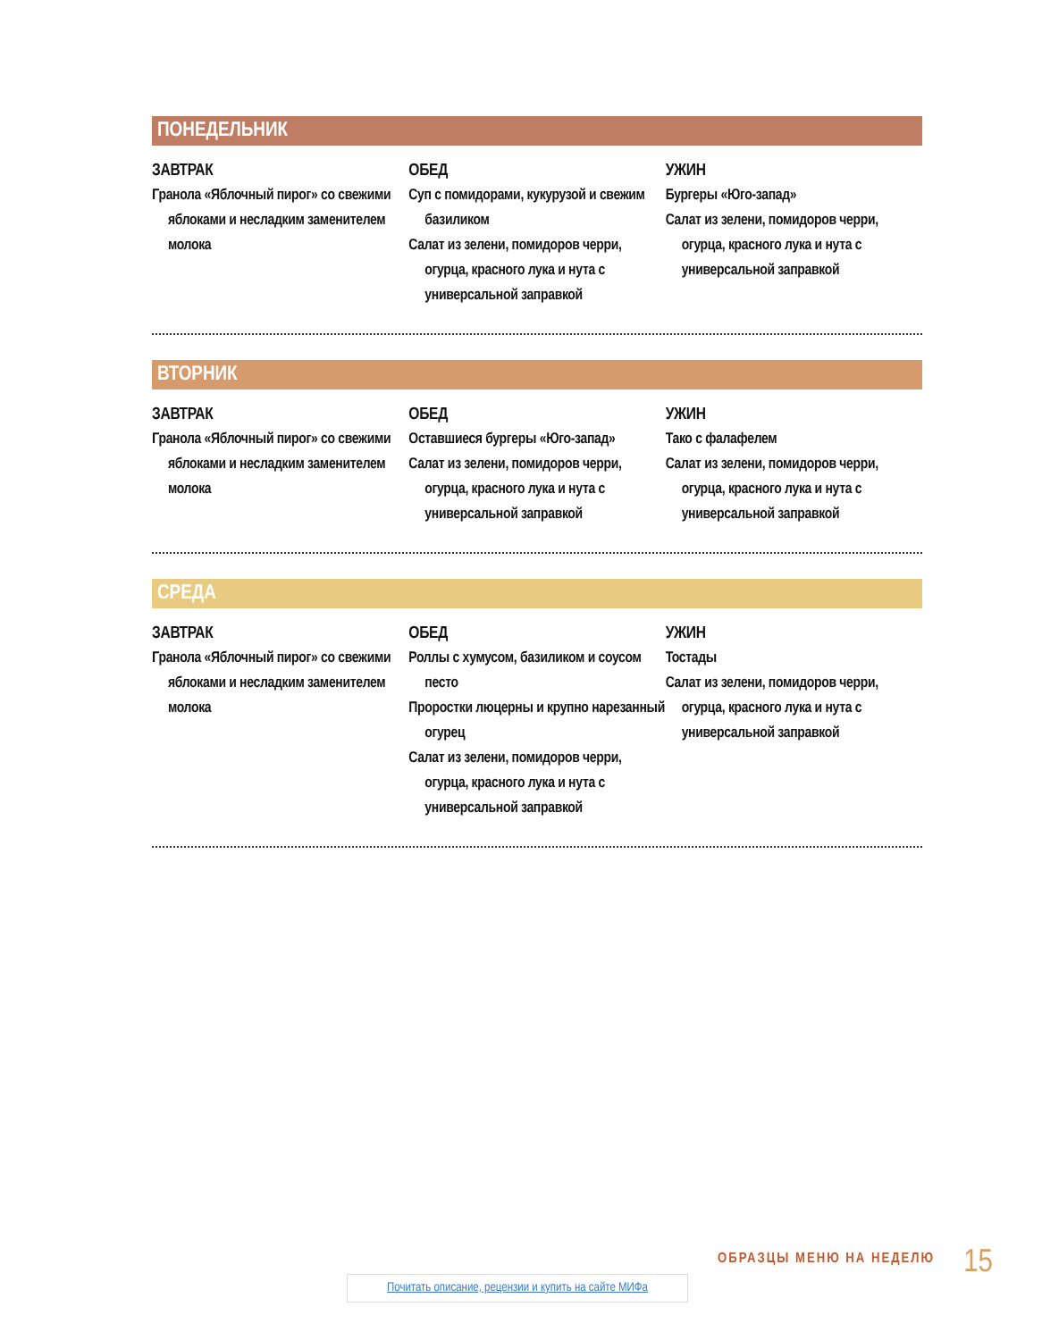ПОНЕДЕЛЬНИК
ЗАВТРАК
Гранола «Яблочный пирог» со свежими яблоками и несладким заменителем молока
ОБЕД
Суп с помидорами, кукурузой и свежим базиликом
Салат из зелени, помидоров черри, огурца, красного лука и нута с универсальной заправкой
УЖИН
Бургеры «Юго-запад»
Салат из зелени, помидоров черри, огурца, красного лука и нута с универсальной заправкой
ВТОРНИК
ЗАВТРАК
Гранола «Яблочный пирог» со свежими яблоками и несладким заменителем молока
ОБЕД
Оставшиеся бургеры «Юго-запад»
Салат из зелени, помидоров черри, огурца, красного лука и нута с универсальной заправкой
УЖИН
Тако с фалафелем
Салат из зелени, помидоров черри, огурца, красного лука и нута с универсальной заправкой
СРЕДА
ЗАВТРАК
Гранола «Яблочный пирог» со свежими яблоками и несладким заменителем молока
ОБЕД
Роллы с хумусом, базиликом и соусом песто
Проростки люцерны и крупно нарезанный огурец
Салат из зелени, помидоров черри, огурца, красного лука и нута с универсальной заправкой
УЖИН
Тостады
Салат из зелени, помидоров черри, огурца, красного лука и нута с универсальной заправкой
ОБРАЗЦЫ МЕНЮ НА НЕДЕЛЮ 15
Почитать описание, рецензии и купить на сайте МИФа